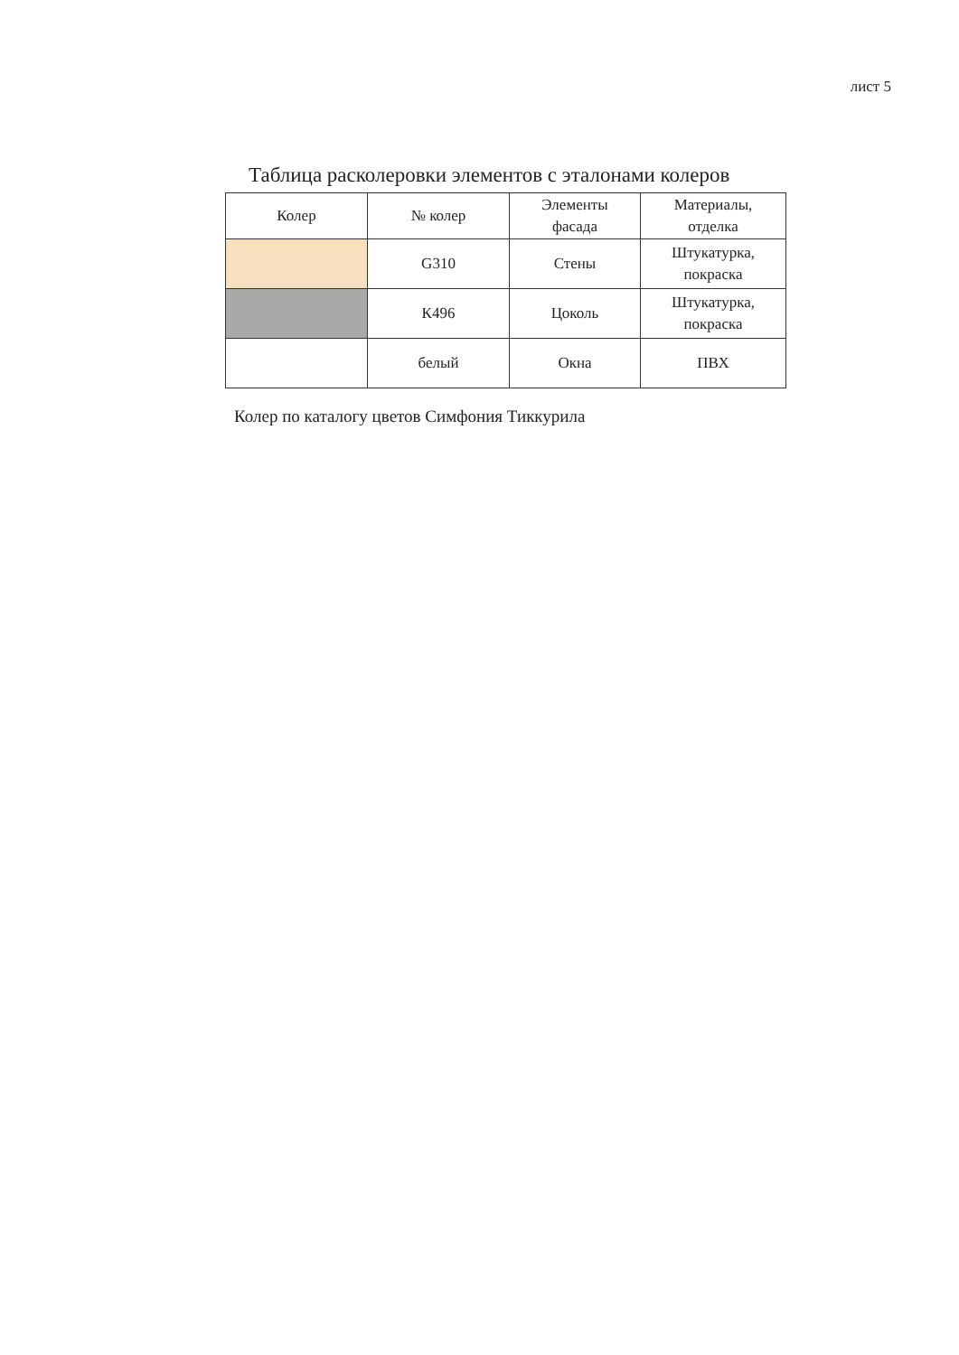лист 5
Таблица расколеровки элементов с эталонами колеров
| Колер | № колер | Элементы фасада | Материалы, отделка |
| --- | --- | --- | --- |
| | G310 | Стены | Штукатурка, покраска |
| | К496 | Цоколь | Штукатурка, покраска |
| | белый | Окна | ПВХ |
Колер по каталогу цветов Симфония Тиккурила